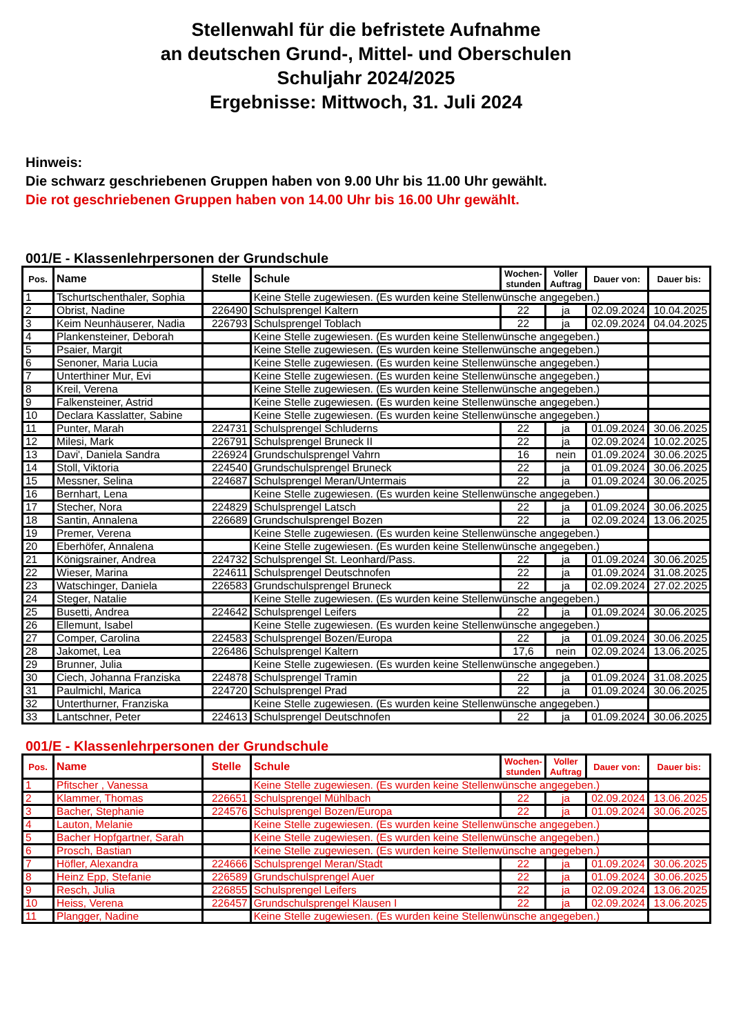Stellenwahl für die befristete Aufnahme
an deutschen Grund-, Mittel- und Oberschulen
Schuljahr 2024/2025
Ergebnisse: Mittwoch, 31. Juli 2024
Hinweis:
Die schwarz geschriebenen Gruppen haben von 9.00 Uhr bis 11.00 Uhr gewählt.
Die rot geschriebenen Gruppen haben von 14.00 Uhr bis 16.00 Uhr gewählt.
001/E - Klassenlehrpersonen der Grundschule
| Pos. | Name | Stelle | Schule | Wochen- stunden | Voller Auftrag | Dauer von: | Dauer bis: |
| --- | --- | --- | --- | --- | --- | --- | --- |
| 1 | Tschurtschenthaler, Sophia | | Keine Stelle zugewiesen. (Es wurden keine Stellenwünsche angegeben.) | | | | |
| 2 | Obrist, Nadine | 226490 | Schulsprengel Kaltern | 22 | ja | 02.09.2024 | 10.04.2025 |
| 3 | Keim Neunhäuserer, Nadia | 226793 | Schulsprengel Toblach | 22 | ja | 02.09.2024 | 04.04.2025 |
| 4 | Plankensteiner, Deborah | | Keine Stelle zugewiesen. (Es wurden keine Stellenwünsche angegeben.) | | | | |
| 5 | Psaier, Margit | | Keine Stelle zugewiesen. (Es wurden keine Stellenwünsche angegeben.) | | | | |
| 6 | Senoner, Maria Lucia | | Keine Stelle zugewiesen. (Es wurden keine Stellenwünsche angegeben.) | | | | |
| 7 | Unterthiner Mur, Evi | | Keine Stelle zugewiesen. (Es wurden keine Stellenwünsche angegeben.) | | | | |
| 8 | Kreil, Verena | | Keine Stelle zugewiesen. (Es wurden keine Stellenwünsche angegeben.) | | | | |
| 9 | Falkensteiner, Astrid | | Keine Stelle zugewiesen. (Es wurden keine Stellenwünsche angegeben.) | | | | |
| 10 | Declara Kasslatter, Sabine | | Keine Stelle zugewiesen. (Es wurden keine Stellenwünsche angegeben.) | | | | |
| 11 | Punter, Marah | 224731 | Schulsprengel Schluderns | 22 | ja | 01.09.2024 | 30.06.2025 |
| 12 | Milesi, Mark | 226791 | Schulsprengel Bruneck II | 22 | ja | 02.09.2024 | 10.02.2025 |
| 13 | Davi', Daniela Sandra | 226924 | Grundschulsprengel Vahrn | 16 | nein | 01.09.2024 | 30.06.2025 |
| 14 | Stoll, Viktoria | 224540 | Grundschulsprengel Bruneck | 22 | ja | 01.09.2024 | 30.06.2025 |
| 15 | Messner, Selina | 224687 | Schulsprengel Meran/Untermais | 22 | ja | 01.09.2024 | 30.06.2025 |
| 16 | Bernhart, Lena | | Keine Stelle zugewiesen. (Es wurden keine Stellenwünsche angegeben.) | | | | |
| 17 | Stecher, Nora | 224829 | Schulsprengel Latsch | 22 | ja | 01.09.2024 | 30.06.2025 |
| 18 | Santin, Annalena | 226689 | Grundschulsprengel Bozen | 22 | ja | 02.09.2024 | 13.06.2025 |
| 19 | Premer, Verena | | Keine Stelle zugewiesen. (Es wurden keine Stellenwünsche angegeben.) | | | | |
| 20 | Eberhöfer, Annalena | | Keine Stelle zugewiesen. (Es wurden keine Stellenwünsche angegeben.) | | | | |
| 21 | Königsrainer, Andrea | 224732 | Schulsprengel St. Leonhard/Pass. | 22 | ja | 01.09.2024 | 30.06.2025 |
| 22 | Wieser, Marina | 224611 | Schulsprengel Deutschnofen | 22 | ja | 01.09.2024 | 31.08.2025 |
| 23 | Watschinger, Daniela | 226583 | Grundschulsprengel Bruneck | 22 | ja | 02.09.2024 | 27.02.2025 |
| 24 | Steger, Natalie | | Keine Stelle zugewiesen. (Es wurden keine Stellenwünsche angegeben.) | | | | |
| 25 | Busetti, Andrea | 224642 | Schulsprengel Leifers | 22 | ja | 01.09.2024 | 30.06.2025 |
| 26 | Ellemunt, Isabel | | Keine Stelle zugewiesen. (Es wurden keine Stellenwünsche angegeben.) | | | | |
| 27 | Comper, Carolina | 224583 | Schulsprengel Bozen/Europa | 22 | ja | 01.09.2024 | 30.06.2025 |
| 28 | Jakomet, Lea | 226486 | Schulsprengel Kaltern | 17,6 | nein | 02.09.2024 | 13.06.2025 |
| 29 | Brunner, Julia | | Keine Stelle zugewiesen. (Es wurden keine Stellenwünsche angegeben.) | | | | |
| 30 | Ciech, Johanna Franziska | 224878 | Schulsprengel Tramin | 22 | ja | 01.09.2024 | 31.08.2025 |
| 31 | Paulmichl, Marica | 224720 | Schulsprengel Prad | 22 | ja | 01.09.2024 | 30.06.2025 |
| 32 | Unterthurner, Franziska | | Keine Stelle zugewiesen. (Es wurden keine Stellenwünsche angegeben.) | | | | |
| 33 | Lantschner, Peter | 224613 | Schulsprengel Deutschnofen | 22 | ja | 01.09.2024 | 30.06.2025 |
001/E - Klassenlehrpersonen der Grundschule
| Pos. | Name | Stelle | Schule | Wochen- stunden | Voller Auftrag | Dauer von: | Dauer bis: |
| --- | --- | --- | --- | --- | --- | --- | --- |
| 1 | Pfitscher , Vanessa | | Keine Stelle zugewiesen. (Es wurden keine Stellenwünsche angegeben.) | | | | |
| 2 | Klammer, Thomas | 226651 | Schulsprengel Mühlbach | 22 | ja | 02.09.2024 | 13.06.2025 |
| 3 | Bacher, Stephanie | 224576 | Schulsprengel Bozen/Europa | 22 | ja | 01.09.2024 | 30.06.2025 |
| 4 | Lauton, Melanie | | Keine Stelle zugewiesen. (Es wurden keine Stellenwünsche angegeben.) | | | | |
| 5 | Bacher Hopfgartner, Sarah | | Keine Stelle zugewiesen. (Es wurden keine Stellenwünsche angegeben.) | | | | |
| 6 | Prosch, Bastian | | Keine Stelle zugewiesen. (Es wurden keine Stellenwünsche angegeben.) | | | | |
| 7 | Höfler, Alexandra | 224666 | Schulsprengel Meran/Stadt | 22 | ja | 01.09.2024 | 30.06.2025 |
| 8 | Heinz Epp, Stefanie | 226589 | Grundschulsprengel Auer | 22 | ja | 01.09.2024 | 30.06.2025 |
| 9 | Resch, Julia | 226855 | Schulsprengel Leifers | 22 | ja | 02.09.2024 | 13.06.2025 |
| 10 | Heiss, Verena | 226457 | Grundschulsprengel Klausen I | 22 | ja | 02.09.2024 | 13.06.2025 |
| 11 | Plangger, Nadine | | Keine Stelle zugewiesen. (Es wurden keine Stellenwünsche angegeben.) | | | | |